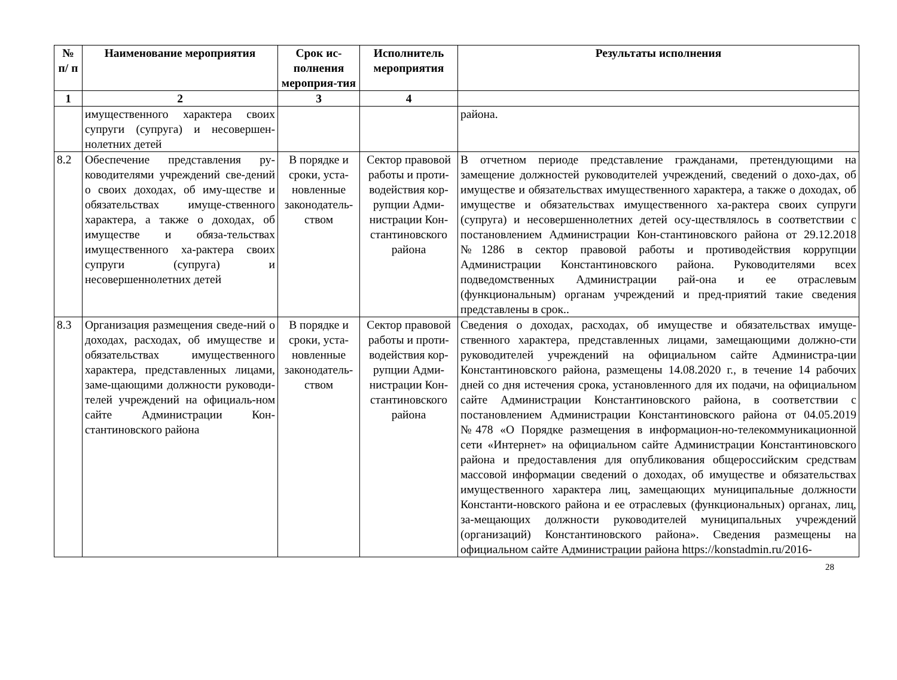| № п/ п | Наименование мероприятия | Срок ис-полнения мероприя-тия | Исполнитель мероприятия | Результаты исполнения |
| --- | --- | --- | --- | --- |
| 1 | 2 | 3 | 4 | |
| | имущественного характера своих супруги (супруга) и несовершен-нолетних детей | | | района. |
| 8.2 | Обеспечение представления ру-ководителями учреждений све-дений о своих доходах, об иму-ществе и обязательствах имуще-ственного характера, а также о доходах, об имуществе и обяза-тельствах имущественного ха-рактера своих супруги (супруга) и несовершеннолетних детей | В порядке и сроки, уста-новленные законодатель-ством | Сектор правовой работы и проти-водействия кор-рупции Адми-нистрации Кон-стантиновского района | В отчетном периоде представление гражданами, претендующими на замещение должностей руководителей учреждений, сведений о дохо-дах, об имуществе и обязательствах имущественного характера, а также о доходах, об имуществе и обязательствах имущественного ха-рактера своих супруги (супруга) и несовершеннолетних детей осу-ществлялось в соответствии с постановлением Администрации Кон-стантиновского района от 29.12.2018 №1286 в сектор правовой работы и противодействия коррупции Администрации Константиновского района. Руководителями всех подведомственных Администрации рай-она и ее отраслевым (функциональным) органам учреждений и пред-приятий такие сведения представлены в срок.. |
| 8.3 | Организация размещения сведе-ний о доходах, расходах, об имуществе и обязательствах имущественного характера, представленных лицами, заме-щающими должности руководи-телей учреждений на официаль-ном сайте Администрации Кон-стантиновского района | В порядке и сроки, уста-новленные законодатель-ством | Сектор правовой работы и проти-водействия кор-рупции Адми-нистрации Кон-стантиновского района | Сведения о доходах, расходах, об имуществе и обязательствах имуще-ственного характера, представленных лицами, замещающими должно-сти руководителей учреждений на официальном сайте Администра-ции Константиновского района, размещены 14.08.2020 г., в течение 14 рабочих дней со дня истечения срока, установленного для их подачи, на официальном сайте Администрации Константиновского района, в соответствии с постановлением Администрации Константиновского района от 04.05.2019 №478 «О Порядке размещения в информацион-но-телекоммуникационной сети «Интернет» на официальном сайте Администрации Константиновского района и предоставления для опубликования общероссийским средствам массовой информации сведений о доходах, об имуществе и обязательствах имущественного характера лиц, замещающих муниципальные должности Константи-новского района и ее отраслевых (функциональных) органах, лиц, за-мещающих должности руководителей муниципальных учреждений (организаций) Константиновского района». Сведения размещены на официальном сайте Администрации района https://konstadmin.ru/2016- |
28